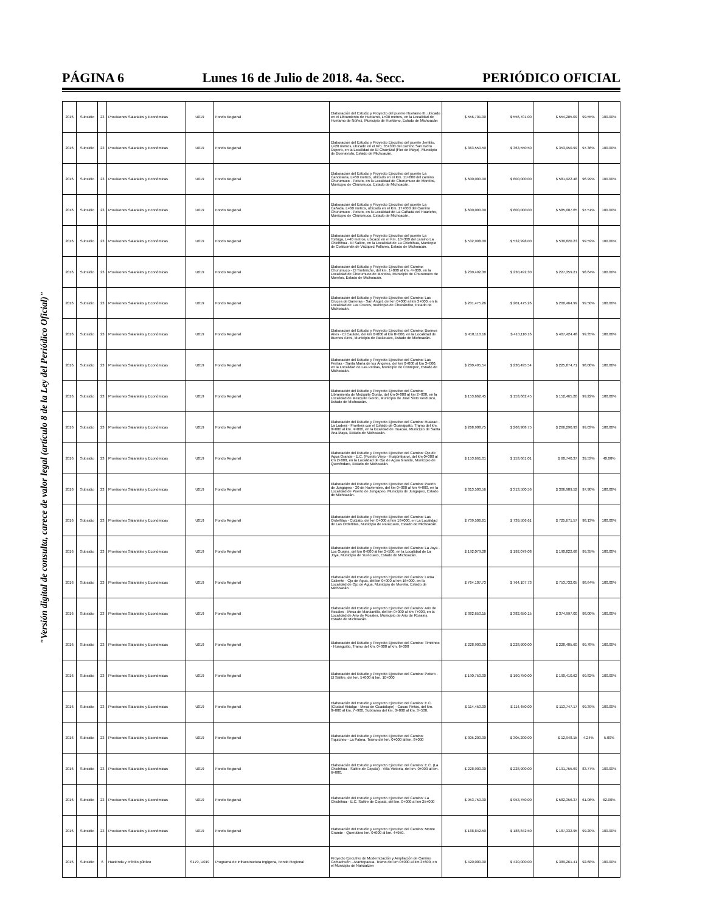PÁGINA 6 Lunes 16 de Julio de 2018. 4a. Secc. PERIÓDICO OFICIAL
"Versión digital de consulta, carece de valor legal (artículo 8 de la Ley del Periódico Oficial)"
| 2016 | Subsidio | 23 | Provisiones Salariales y Económicas | U019 | Fondo Regional | Elaboración del Estudio y Proyecto del puente Huetamo III, ubicado en el Libramiento de Huetamo, L=30 metros, en la Localidad de Huetamo de Núñez, Municipio de Huetamo, Estado de Michoacán | $ 556,701.00 | $ 556,701.00 | $ 554,205.09 | 99.55% | 100.00% |
| 2016 | Subsidio | 23 | Provisiones Salariales y Económicas | U019 | Fondo Regional | Elaboración del Estudio y Proyecto Ejecutivo del puente Jembio, L=20 metros, ubicado en el Km. 35+330 del camino San Isidro Úspero, en la Localidad de El Chamizal (Flor de Mayo), Municipio de Buenavista, Estado de Michoacán. | $ 363,550.50 | $ 363,550.50 | $ 353,950.99 | 97.36% | 100.00% |
| 2016 | Subsidio | 23 | Provisiones Salariales y Económicas | U019 | Fondo Regional | Elaboración del Estudio y Proyecto Ejecutivo del puente La Candelaria, L=60 metros, ubicado en el Km. 11+600 del camino Churumuco - Poturo, en la Localidad de Churumuco de Morelos, Municipio de Churumuco, Estado de Michoacán. | $ 600,000.00 | $ 600,000.00 | $ 581,922.48 | 96.99% | 100.00% |
| 2016 | Subsidio | 23 | Provisiones Salariales y Económicas | U019 | Fondo Regional | Elaboración del Estudio y Proyecto Ejecutivo del puente La Cañada, L=60 metros, ubicado en el Km. 17+800 del Camino Churumuco - Poturo, en la Localidad de La Cañada del Huaricho, Municipio de Churumuco, Estado de Michoacán. | $ 600,000.00 | $ 600,000.00 | $ 585,087.65 | 97.51% | 100.00% |
| 2016 | Subsidio | 23 | Provisiones Salariales y Económicas | U019 | Fondo Regional | Elaboración del Estudio y Proyecto Ejecutivo del puente La Tortuga, L=40 metros, ubicado en el Km. 18+300 del camino La Chichihua - El Salitre, en la Localidad de La Chichihua, Municipio de Coalcomán de Vázquez Pallares, Estado de Michoacán. | $ 532,998.00 | $ 532,998.00 | $ 530,820.23 | 99.59% | 100.00% |
| 2016 | Subsidio | 23 | Provisiones Salariales y Económicas | U019 | Fondo Regional | Elaboración del Estudio y Proyecto Ejecutivo del Camino: Churumuco - El Timbiriche, del km. 1+000 al km. 4+000, en la Localidad de Churumuco de Morelos, Municipio de Churumuco de Morelos, Estado de Michoacán. | $ 230,492.30 | $ 230,492.30 | $ 227,359.21 | 98.64% | 100.00% |
| 2016 | Subsidio | 23 | Provisiones Salariales y Económicas | U019 | Fondo Regional | Elaboración del Estudio y Proyecto Ejecutivo del Camino: Las Cruces de Barreras - San Ángel, del km 0+000 al km 3+000, en la Localidad de Las Cruces, municipio de Chucándiro, Estado de Michoacán. | $ 201,475.26 | $ 201,475.26 | $ 200,464.99 | 99.50% | 100.00% |
| 2016 | Subsidio | 23 | Provisiones Salariales y Económicas | U019 | Fondo Regional | Elaboración del Estudio y Proyecto Ejecutivo del Camino: Buenos Aires - El Caulote, del km 0+000 al km 8+000, en la Localidad de Buenos Aires, Municipio de Parácuaro, Estado de Michoacán. | $ 410,110.16 | $ 410,110.16 | $ 407,424.48 | 99.35% | 100.00% |
| 2016 | Subsidio | 23 | Provisiones Salariales y Económicas | U019 | Fondo Regional | Elaboración del Estudio y Proyecto Ejecutivo del Camino: Las Peritas - Santa María de los Ángeles, del km 0+000 al km 3+000, en la Localidad de Las Peritas, Municipio de Contepec, Estado de Michoacán. | $ 230,495.54 | $ 230,495.54 | $ 225,874.71 | 98.00% | 100.00% |
| 2016 | Subsidio | 23 | Provisiones Salariales y Económicas | U019 | Fondo Regional | Elaboración del Estudio y Proyecto Ejecutivo del Camino: Libramiento de Mezquite Gordo, del km 0+000 al km 2+000, en la Localidad de Mezquite Gordo, Municipio de José Sixto Verduzco, Estado de Michoacán. | $ 153,662.45 | $ 153,662.45 | $ 152,465.26 | 99.22% | 100.00% |
| 2016 | Subsidio | 23 | Provisiones Salariales y Económicas | U019 | Fondo Regional | Elaboración del Estudio y Proyecto Ejecutivo del Camino: Huacao - La Ladera - Frontera con el Estado de Guanajuato, Tramo del km. 0+000 al km. 4+000, en la localidad de Huacao, Municipio de Santa Ana Maya, Estado de Michoacán. | $ 268,908.75 | $ 268,908.75 | $ 266,290.93 | 99.03% | 100.00% |
| 2016 | Subsidio | 23 | Provisiones Salariales y Económicas | U019 | Fondo Regional | Elaboración del Estudio y Proyecto Ejecutivo del Camino: Ojo de Agua Grande - E.C. (Pueblo Viejo - Huajúmbaro), del km 0+000 al km 2+000, en la Localidad de Ojo de Agua Grande, Municipio de Queréndaro, Estado de Michoacán. | $ 153,661.01 | $ 153,661.01 | $ 60,740.37 | 39.53% | 40.00% |
| 2016 | Subsidio | 23 | Provisiones Salariales y Económicas | U019 | Fondo Regional | Elaboración del Estudio y Proyecto Ejecutivo del Camino: Puerto de Jungapeo - 20 de Noviembre, del km 0+000 al km 4+000, en la Localidad de Puerto de Jungapeo, Municipio de Jungapeo, Estado de Michoacán. | $ 313,500.56 | $ 313,500.56 | $ 306,909.52 | 97.90% | 100.00% |
| 2016 | Subsidio | 23 | Provisiones Salariales y Económicas | U019 | Fondo Regional | Elaboración del Estudio y Proyecto Ejecutivo del Camino: Las Ordeñitas - Cutzato, del km 0+000 al km 18+000, en La Localidad de Las Ordeñitas, Municipio de Parácuaro, Estado de Michoacán. | $ 739,506.61 | $ 739,506.61 | $ 725,671.57 | 98.13% | 100.00% |
| 2016 | Subsidio | 23 | Provisiones Salariales y Económicas | U019 | Fondo Regional | Elaboración del Estudio y Proyecto Ejecutivo del Camino: La Joya - Los Guajes, del km 0+000 al km 2+500, en la Localidad de La Joya, Municipio de Yurécuaro, Estado de Michoacán. | $ 192,079.08 | $ 192,079.08 | $ 190,822.68 | 99.35% | 100.00% |
| 2016 | Subsidio | 23 | Provisiones Salariales y Económicas | U019 | Fondo Regional | Elaboración del Estudio y Proyecto Ejecutivo del Camino: Loma Caliente - Ojo de Agua, del km 0+000 al km 16+000, en la Localidad de Ojo de Agua, Municipio de Morelia, Estado de Michoacán. | $ 764,107.73 | $ 764,107.73 | $ 753,732.05 | 98.64% | 100.00% |
| 2016 | Subsidio | 23 | Provisiones Salariales y Económicas | U019 | Fondo Regional | Elaboración del Estudio y Proyecto Ejecutivo del Camino: Ario de Rosales - Mesa de Manzanillo, del km 0+000 al km 7+000, en la Localidad de Ario de Rosales, Municipio de Ario de Rosales, Estado de Michoacán. | $ 382,650.15 | $ 382,650.15 | $ 374,997.00 | 98.00% | 100.00% |
| 2016 | Subsidio | 23 | Provisiones Salariales y Económicas | U019 | Fondo Regional | Elaboración del Estudio y Proyecto Ejecutivo del Camino: Timbineo - Huanguitio, Tramo del km. 0+000 al km. 6+000 | $ 228,900.00 | $ 228,900.00 | $ 228,405.60 | 99.78% | 100.00% |
| 2016 | Subsidio | 23 | Provisiones Salariales y Económicas | U019 | Fondo Regional | Elaboración del Estudio y Proyecto Ejecutivo del Camino: Poturo - El Salitre, del km. 5+000 al km. 10+000 | $ 190,750.00 | $ 190,750.00 | $ 190,410.62 | 99.82% | 100.00% |
| 2016 | Subsidio | 23 | Provisiones Salariales y Económicas | U019 | Fondo Regional | Elaboración del Estudio y Proyecto Ejecutivo del Camino: E.C. (Ciudad Hidalgo - Mesa de Guadalupe) - Casas Pintas, del km. 0+000 al km. 7+900, Subtramo del km. 0+000 al km. 3+500. | $ 114,450.00 | $ 114,450.00 | $ 113,747.17 | 99.39% | 100.00% |
| 2016 | Subsidio | 23 | Provisiones Salariales y Económicas | U019 | Fondo Regional | Elaboración del Estudio y Proyecto Ejecutivo del Camino: Tiquicheo - La Palma, Tramo del km. 0+000 al km. 8+000 | $ 305,200.00 | $ 305,200.00 | $ 12,948.15 | 4.24% | 5.00% |
| 2016 | Subsidio | 23 | Provisiones Salariales y Económicas | U019 | Fondo Regional | Elaboración del Estudio y Proyecto Ejecutivo del Camino: E.C. (La Chichihua - Salitre de Copala) - Villa Victoria, del km. 0+000 al km. 6+000. | $ 228,900.00 | $ 228,900.00 | $ 191,755.69 | 83.77% | 100.00% |
| 2016 | Subsidio | 23 | Provisiones Salariales y Económicas | U019 | Fondo Regional | Elaboración del Estudio y Proyecto Ejecutivo del Camino: La Chichihua - E.C. Salitre de Copala, del km. 0+000 al km 25+000 | $ 953,750.00 | $ 953,750.00 | $ 582,356.37 | 61.06% | 62.00% |
| 2016 | Subsidio | 23 | Provisiones Salariales y Económicas | U019 | Fondo Regional | Elaboración del Estudio y Proyecto Ejecutivo del Camino: Monte Grande - Querutzeo km. 0+000 al km. 4+950. | $ 188,842.50 | $ 188,842.50 | $ 187,332.95 | 99.20% | 100.00% |
| 2016 | Subsidio | 6 | Hacienda y crédito público | S179, U019 | Programa de Infraestructura Ingígena, Fondo Regional | Proyecto Ejecutivo de Modernización y Ampliación de Camino Comachuén - Arantepacua, Tramo del km 0+000 al km 3+600, en el Municipio de Nahuatzen | $ 420,000.00 | $ 420,000.00 | $ 389,261.41 | 92.68% | 100.00% |